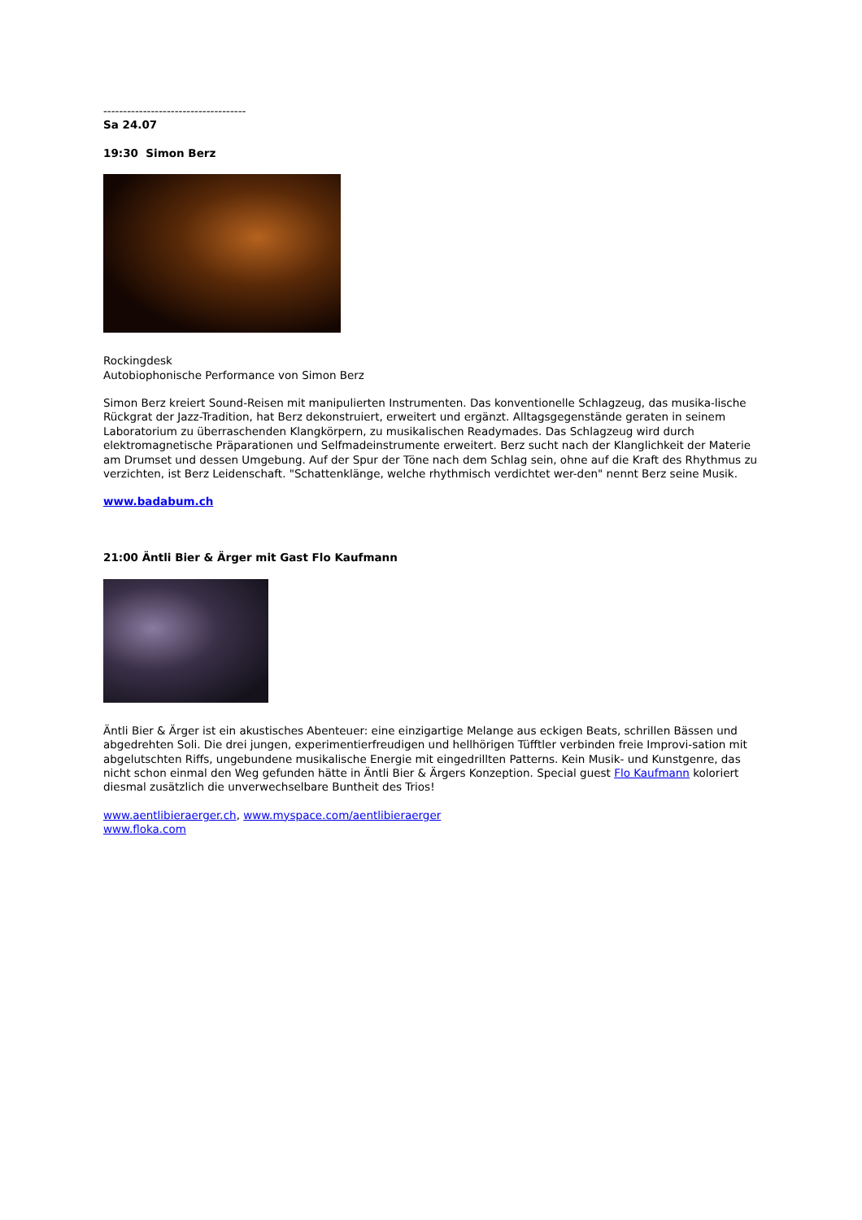------------------------------------
Sa 24.07
19:30 Simon Berz
Rockingdesk
Autobiophonische Performance von Simon Berz
Simon Berz kreiert Sound-Reisen mit manipulierten Instrumenten. Das konventionelle Schlagzeug, das musika-lische Rückgrat der Jazz-Tradition, hat Berz dekonstruiert, erweitert und ergänzt. Alltagsgegenstände geraten in seinem Laboratorium zu überraschenden Klangkörpern, zu musikalischen Readymades. Das Schlagzeug wird durch elektromagnetische Präparationen und Selfmadeinstrumente erweitert. Berz sucht nach der Klanglichkeit der Materie am Drumset und dessen Umgebung. Auf der Spur der Töne nach dem Schlag sein, ohne auf die Kraft des Rhythmus zu verzichten, ist Berz Leidenschaft. "Schattenklänge, welche rhythmisch verdichtet wer-den" nennt Berz seine Musik.
www.badabum.ch
21:00 Äntli Bier & Ärger mit Gast Flo Kaufmann
Äntli Bier & Ärger ist ein akustisches Abenteuer: eine einzigartige Melange aus eckigen Beats, schrillen Bässen und abgedrehten Soli. Die drei jungen, experimentierfreudigen und hellhörigen Tüfftler verbinden freie Improvi-sation mit abgelutschten Riffs, ungebundene musikalische Energie mit eingedrillten Patterns. Kein Musik- und Kunstgenre, das nicht schon einmal den Weg gefunden hätte in Äntli Bier & Ärgers Konzeption. Special guest Flo Kaufmann koloriert diesmal zusätzlich die unverwechselbare Buntheit des Trios!
www.aentlibieraerger.ch, www.myspace.com/aentlibieraerger
www.floka.com